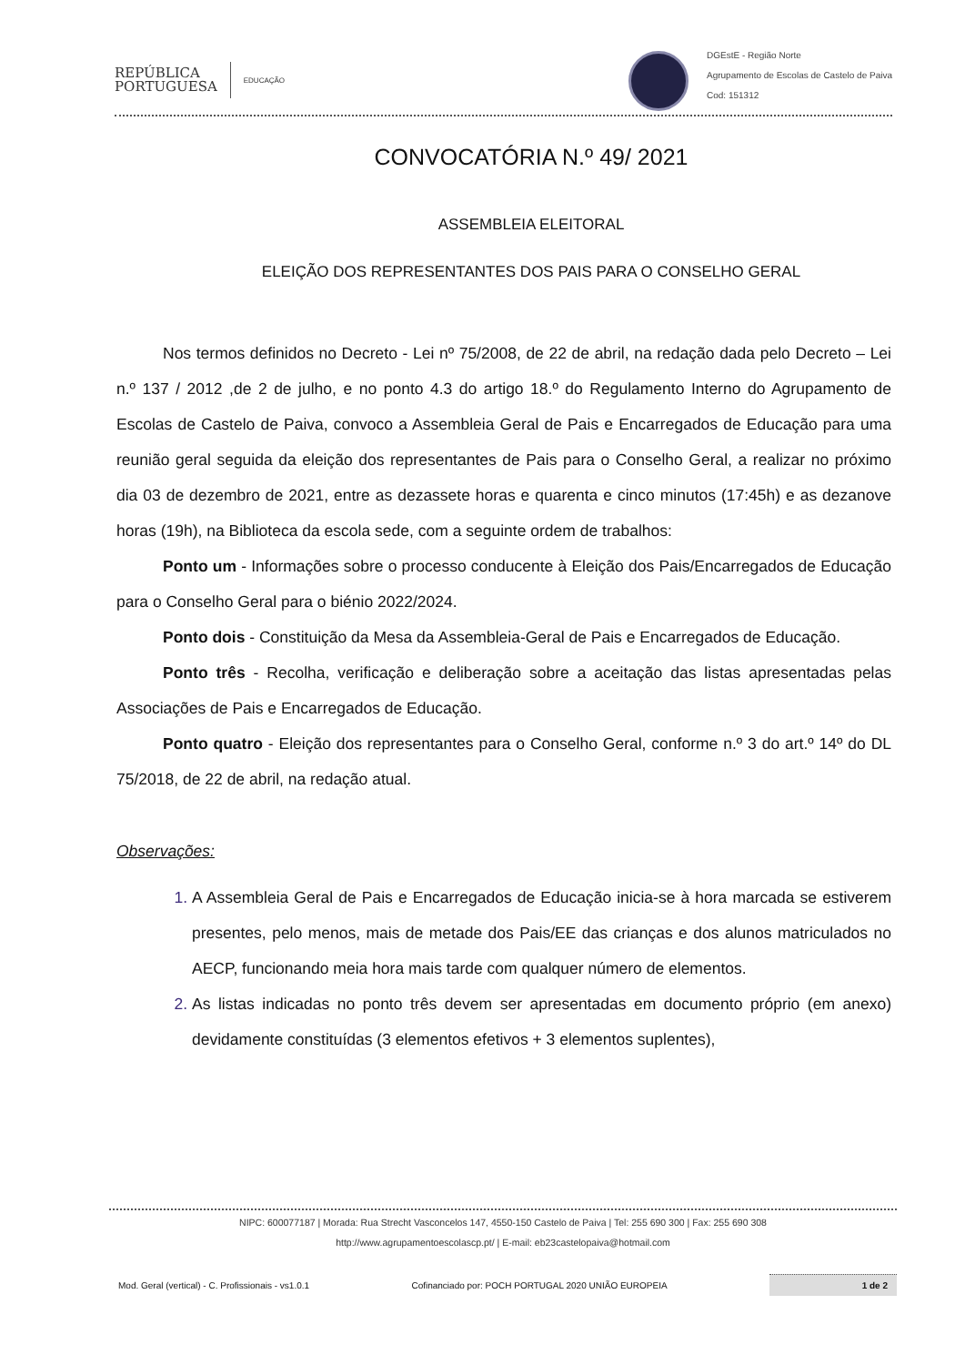REPÚBLICA
PORTUGUESA EDUCAÇÃO
DGEstE - Região Norte
Agrupamento de Escolas de Castelo de Paiva
Cod: 151312
CONVOCATÓRIA N.º 49/ 2021
ASSEMBLEIA ELEITORAL
ELEIÇÃO DOS REPRESENTANTES DOS PAIS PARA O CONSELHO GERAL
Nos termos definidos no Decreto - Lei nº 75/2008, de 22 de abril, na redação dada pelo Decreto – Lei n.º 137 / 2012 ,de 2 de julho, e no ponto 4.3 do artigo 18.º do Regulamento Interno do Agrupamento de Escolas de Castelo de Paiva, convoco a Assembleia Geral de Pais e Encarregados de Educação para uma reunião geral seguida da eleição dos representantes de Pais para o Conselho Geral, a realizar no próximo dia 03 de dezembro de 2021, entre as dezassete horas e quarenta e cinco minutos (17:45h) e as dezanove horas (19h), na Biblioteca da escola sede, com a seguinte ordem de trabalhos:
Ponto um - Informações sobre o processo conducente à Eleição dos Pais/Encarregados de Educação para o Conselho Geral para o biénio 2022/2024.
Ponto dois - Constituição da Mesa da Assembleia-Geral de Pais e Encarregados de Educação.
Ponto três - Recolha, verificação e deliberação sobre a aceitação das listas apresentadas pelas Associações de Pais e Encarregados de Educação.
Ponto quatro - Eleição dos representantes para o Conselho Geral, conforme n.º 3 do art.º 14º do DL 75/2018, de 22 de abril, na redação atual.
Observações:
A Assembleia Geral de Pais e Encarregados de Educação inicia-se à hora marcada se estiverem presentes, pelo menos, mais de metade dos Pais/EE das crianças e dos alunos matriculados no AECP, funcionando meia hora mais tarde com qualquer número de elementos.
As listas indicadas no ponto três devem ser apresentadas em documento próprio (em anexo) devidamente constituídas (3 elementos efetivos + 3 elementos suplentes),
NIPC: 600077187 | Morada: Rua Strecht Vasconcelos 147, 4550-150 Castelo de Paiva | Tel: 255 690 300 | Fax: 255 690 308
http://www.agrupamentoescolascp.pt/ | E-mail: eb23castelopaiva@hotmail.com
Mod. Geral (vertical) - C. Profissionais - vs1.0.1 Cofinanciado por: POCH PORTUGAL 2020 UNIÃO EUROPEIA 1 de 2